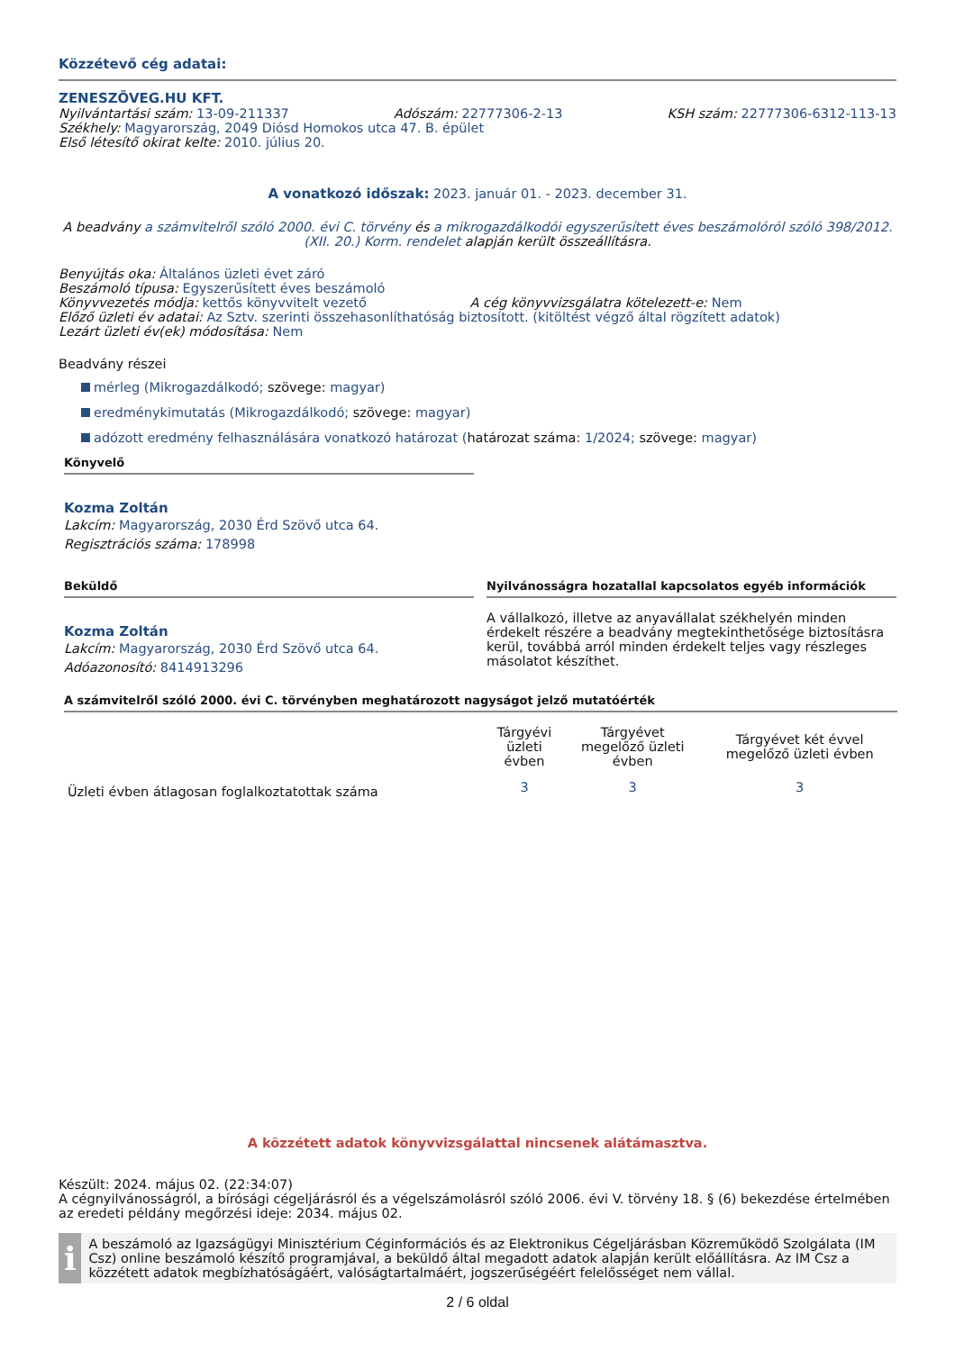Közzétevő cég adatai:
ZENESZÖVEG.HU KFT.
Nyilvántartási szám: 13-09-211337 Adószám: 22777306-2-13 KSH szám: 22777306-6312-113-13
Székhely: Magyarország, 2049 Diósd Homokos utca 47. B. épület
Első létesítő okirat kelte: 2010. július 20.
A vonatkozó időszak: 2023. január 01. - 2023. december 31.
A beadvány a számvitelről szóló 2000. évi C. törvény és a mikrogazdálkodói egyszerűsített éves beszámolóról szóló 398/2012. (XII. 20.) Korm. rendelet alapján került összeállításra.
Benyújtás oka: Általános üzleti évet záró
Beszámoló típusa: Egyszerűsített éves beszámoló
Könyvvezetés módja: kettős könyvvitelt vezető A cég könyvvizsgálatra kötelezett-e: Nem
Előző üzleti év adatai: Az Sztv. szerinti összehasonlíthatóság biztosított. (kitöltést végző által rögzített adatok)
Lezárt üzleti év(ek) módosítása: Nem
Beadvány részei
mérleg (Mikrogazdálkodó; szövege: magyar)
eredménykimutatás (Mikrogazdálkodó; szövege: magyar)
adózott eredmény felhasználására vonatkozó határozat (határozat száma: 1/2024; szövege: magyar)
Könyvelő
Kozma Zoltán
Lakcím: Magyarország, 2030 Érd Szövő utca 64.
Regisztrációs száma: 178998
Beküldő
Kozma Zoltán
Lakcím: Magyarország, 2030 Érd Szövő utca 64.
Adóazonosító: 8414913296
Nyilvánosságra hozatallal kapcsolatos egyéb információk
A vállalkozó, illetve az anyavállalat székhelyén minden érdekelt részére a beadvány megtekinthetősége biztosításra kerül, továbbá arról minden érdekelt teljes vagy részleges másolatot készíthet.
A számvitelről szóló 2000. évi C. törvényben meghatározott nagyságot jelző mutatóérték
| | Tárgyévi üzleti évben | Tárgyévet megelőző üzleti évben | Tárgyévet két évvel megelőző üzleti évben |
| --- | --- | --- | --- |
| Üzleti évben átlagosan foglalkoztatottak száma | 3 | 3 | 3 |
A közzétett adatok könyvvizsgálattal nincsenek alátámasztva.
Készült: 2024. május 02. (22:34:07)
A cégnyilvánosságról, a bírósági cégeljárásról és a végelszámolásról szóló 2006. évi V. törvény 18. § (6) bekezdése értelmében az eredeti példány megőrzési ideje: 2034. május 02.
i
A beszámoló az Igazságügyi Minisztérium Céginformációs és az Elektronikus Cégeljárásban Közreműködő Szolgálata (IM Csz) online beszámoló készítő programjával, a beküldő által megadott adatok alapján került előállításra. Az IM Csz a közzétett adatok megbízhatóságáért, valóságtartalmáért, jogszerűségéért felelősséget nem vállal.
2 / 6 oldal